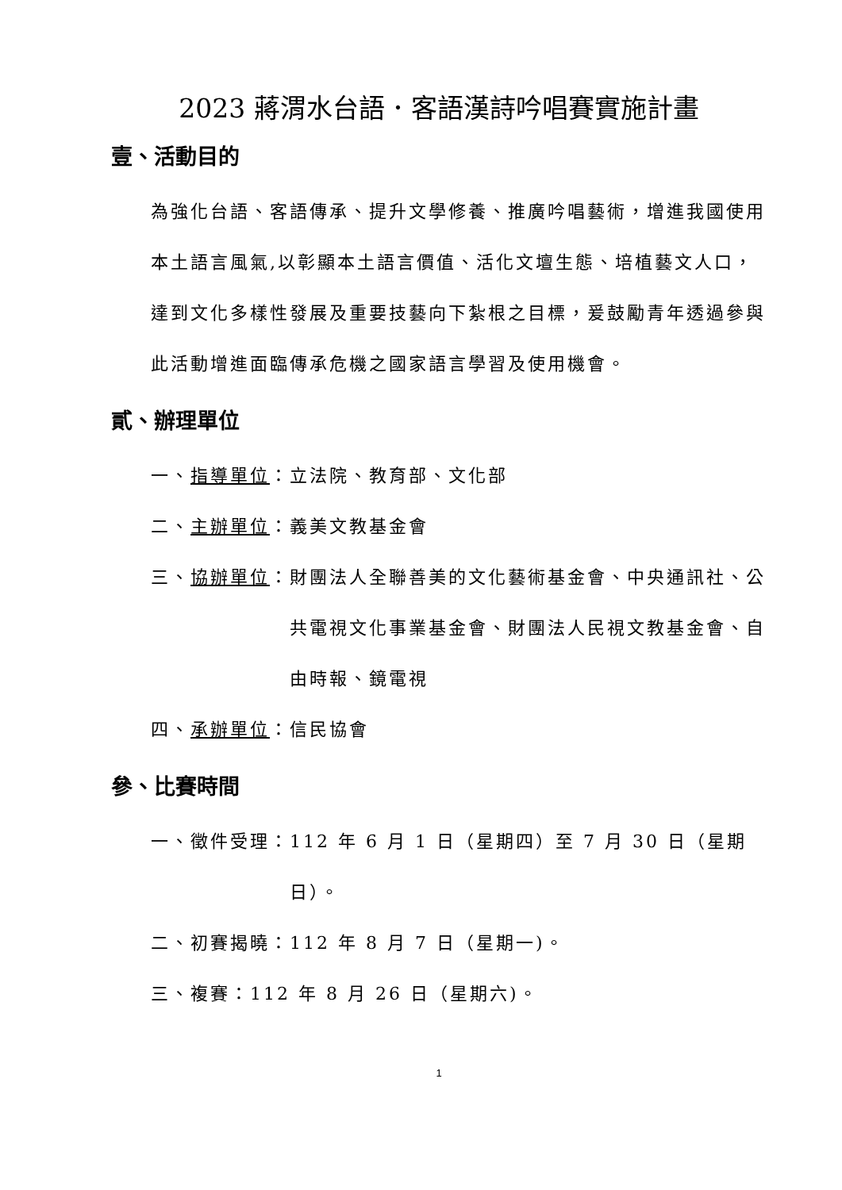2023 蔣渭水台語．客語漢詩吟唱賽實施計畫
壹、活動目的
為強化台語、客語傳承、提升文學修養、推廣吟唱藝術，增進我國使用本土語言風氣,以彰顯本土語言價值、活化文壇生態、培植藝文人口，達到文化多樣性發展及重要技藝向下紮根之目標，爰鼓勵青年透過參與此活動增進面臨傳承危機之國家語言學習及使用機會。
貳、辦理單位
一、指導單位： 立法院、教育部、文化部
二、主辦單位： 義美文教基金會
三、協辦單位： 財團法人全聯善美的文化藝術基金會、中央通訊社、公共電視文化事業基金會、財團法人民視文教基金會、自由時報、鏡電視
四、承辦單位： 信民協會
參、比賽時間
一、徵件受理： 112 年 6 月 1 日（星期四）至 7 月 30 日（星期日）。
二、初賽揭曉： 112 年 8 月 7 日（星期一)。
三、複賽： 112 年 8 月 26 日（星期六)。
1